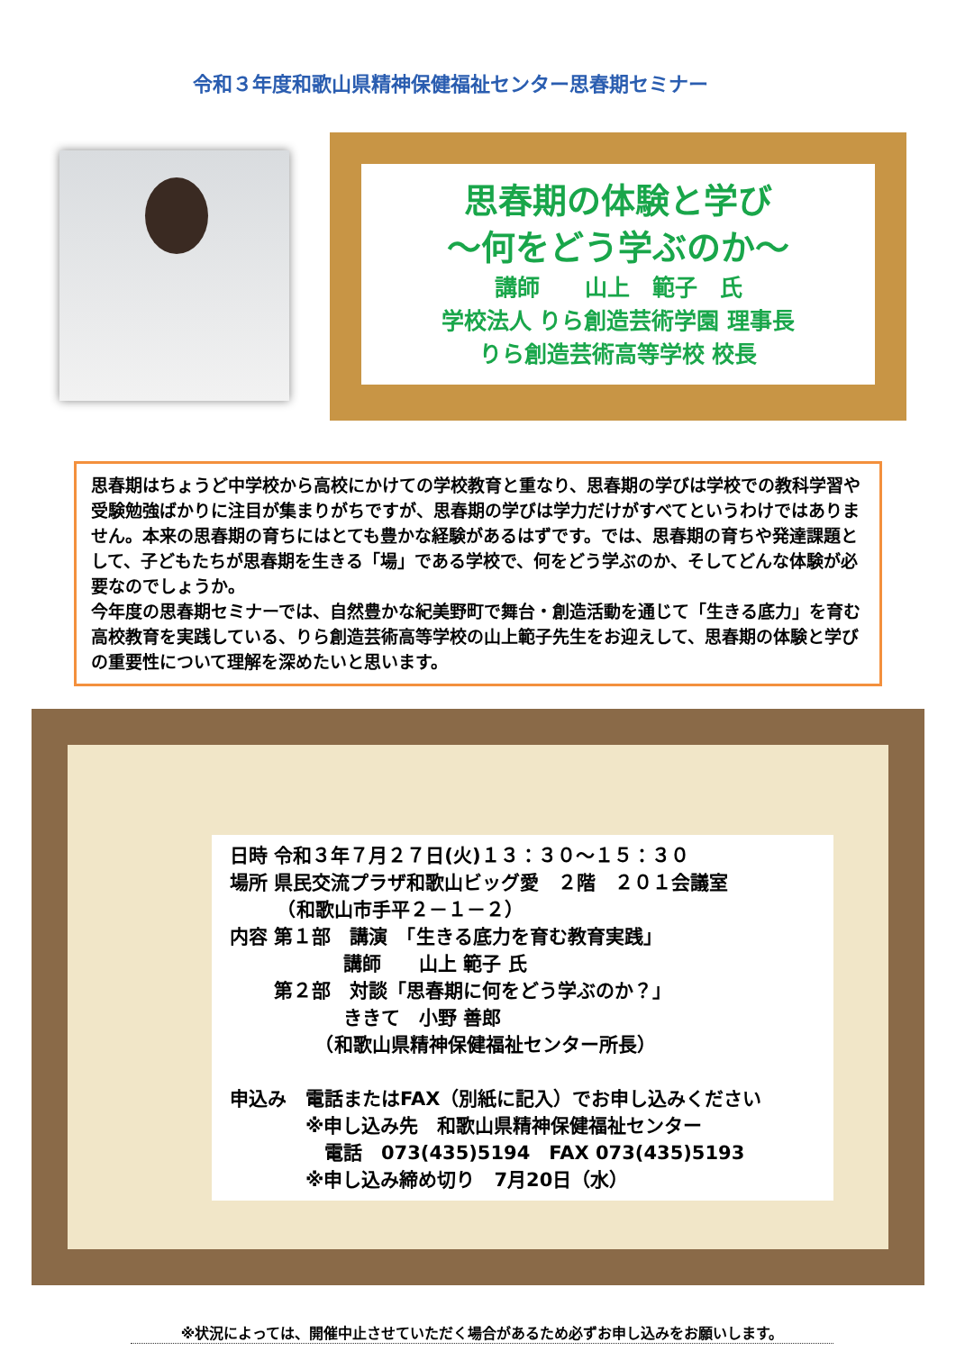令和３年度和歌山県精神保健福祉センター思春期セミナー
思春期の体験と学び
～何をどう学ぶのか～
講師　　山上　範子　氏
学校法人 りら創造芸術学園 理事長
りら創造芸術高等学校 校長
思春期はちょうど中学校から高校にかけての学校教育と重なり、思春期の学びは学校での教科学習や受験勉強ばかりに注目が集まりがちですが、思春期の学びは学力だけがすべてというわけではありません。本来の思春期の育ちにはとても豊かな経験があるはずです。では、思春期の育ちや発達課題として、子どもたちが思春期を生きる「場」である学校で、何をどう学ぶのか、そしてどんな体験が必要なのでしょうか。
今年度の思春期セミナーでは、自然豊かな紀美野町で舞台・創造活動を通じて「生きる底力」を育む高校教育を実践している、りら創造芸術高等学校の山上範子先生をお迎えして、思春期の体験と学びの重要性について理解を深めたいと思います。
日時 令和３年７月２７日(火)１３：３０～１５：３０
場所 県民交流プラザ和歌山ビッグ愛　２階　２０１会議室
　　　（和歌山市手平２－１－２）
内容 第１部　講演　「生きる底力を育む教育実践」
　　　　　　講師　　山上 範子 氏
　　 第２部　対談「思春期に何をどう学ぶのか？」
　　　　　　ききて　小野 善郎
　　　　　（和歌山県精神保健福祉センター所長）
申込み　電話またはFAX（別紙に記入）でお申し込みください
　　　　※申し込み先　和歌山県精神保健福祉センター
　　　　　電話　073(435)5194　FAX 073(435)5193
　　　　※申し込み締め切り　7月20日（水）
※状況によっては、開催中止させていただく場合があるため必ずお申し込みをお願いします。